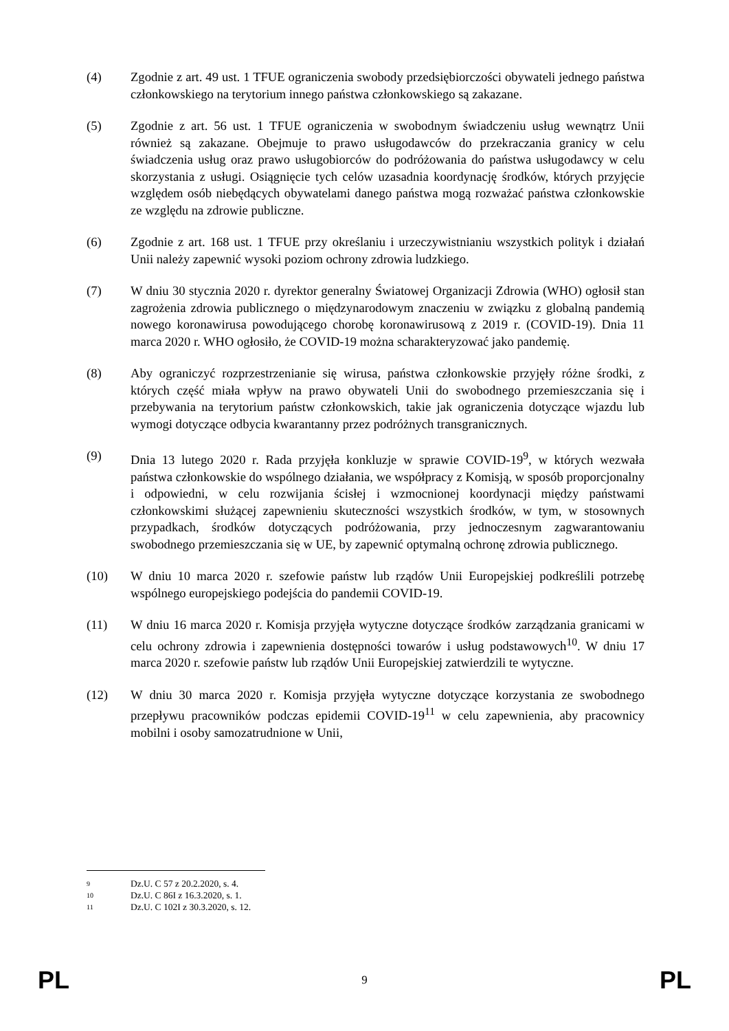(4) Zgodnie z art. 49 ust. 1 TFUE ograniczenia swobody przedsiębiorczości obywateli jednego państwa członkowskiego na terytorium innego państwa członkowskiego są zakazane.
(5) Zgodnie z art. 56 ust. 1 TFUE ograniczenia w swobodnym świadczeniu usług wewnątrz Unii również są zakazane. Obejmuje to prawo usługodawców do przekraczania granicy w celu świadczenia usług oraz prawo usługobiorców do podróżowania do państwa usługodawcy w celu skorzystania z usługi. Osiągnięcie tych celów uzasadnia koordynację środków, których przyjęcie względem osób niebędących obywatelami danego państwa mogą rozważać państwa członkowskie ze względu na zdrowie publiczne.
(6) Zgodnie z art. 168 ust. 1 TFUE przy określaniu i urzeczywistnianiu wszystkich polityk i działań Unii należy zapewnić wysoki poziom ochrony zdrowia ludzkiego.
(7) W dniu 30 stycznia 2020 r. dyrektor generalny Światowej Organizacji Zdrowia (WHO) ogłosił stan zagrożenia zdrowia publicznego o międzynarodowym znaczeniu w związku z globalną pandemią nowego koronawirusa powodującego chorobę koronawirusową z 2019 r. (COVID-19). Dnia 11 marca 2020 r. WHO ogłosiło, że COVID-19 można scharakteryzować jako pandemię.
(8) Aby ograniczyć rozprzestrzenianie się wirusa, państwa członkowskie przyjęły różne środki, z których część miała wpływ na prawo obywateli Unii do swobodnego przemieszczania się i przebywania na terytorium państw członkowskich, takie jak ograniczenia dotyczące wjazdu lub wymogi dotyczące odbycia kwarantanny przez podróżnych transgranicznych.
(9) Dnia 13 lutego 2020 r. Rada przyjęła konkluzje w sprawie COVID-19<sup>9</sup>, w których wezwała państwa członkowskie do wspólnego działania, we współpracy z Komisją, w sposób proporcjonalny i odpowiedni, w celu rozwijania ścisłej i wzmocnionej koordynacji między państwami członkowskimi służącej zapewnieniu skuteczności wszystkich środków, w tym, w stosownych przypadkach, środków dotyczących podróżowania, przy jednoczesnym zagwarantowaniu swobodnego przemieszczania się w UE, by zapewnić optymalną ochronę zdrowia publicznego.
(10) W dniu 10 marca 2020 r. szefowie państw lub rządów Unii Europejskiej podkreślili potrzebę wspólnego europejskiego podejścia do pandemii COVID-19.
(11) W dniu 16 marca 2020 r. Komisja przyjęła wytyczne dotyczące środków zarządzania granicami w celu ochrony zdrowia i zapewnienia dostępności towarów i usług podstawowych<sup>10</sup>. W dniu 17 marca 2020 r. szefowie państw lub rządów Unii Europejskiej zatwierdzili te wytyczne.
(12) W dniu 30 marca 2020 r. Komisja przyjęła wytyczne dotyczące korzystania ze swobodnego przepływu pracowników podczas epidemii COVID-19<sup>11</sup> w celu zapewnienia, aby pracownicy mobilni i osoby samozatrudnione w Unii,
9 Dz.U. C 57 z 20.2.2020, s. 4.
10 Dz.U. C 86I z 16.3.2020, s. 1.
11 Dz.U. C 102I z 30.3.2020, s. 12.
PL 9 PL